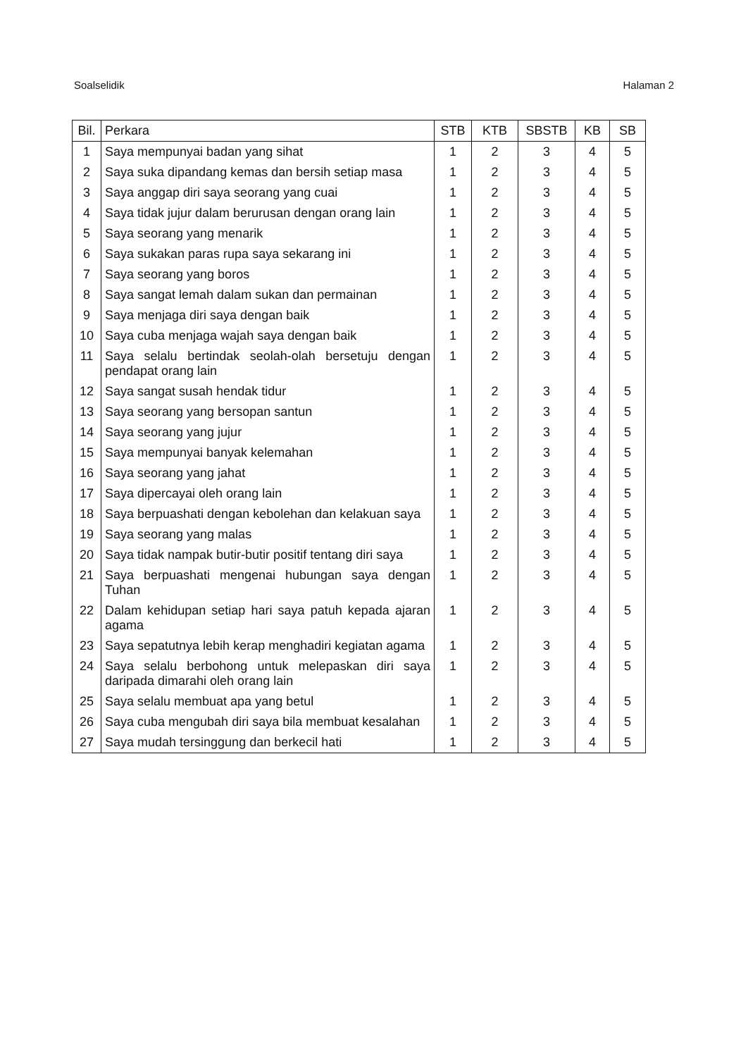Soalselidik Halaman 2
| Bil. | Perkara | STB | KTB | SBSTB | KB | SB |
| --- | --- | --- | --- | --- | --- | --- |
| 1 | Saya mempunyai badan yang sihat | 1 | 2 | 3 | 4 | 5 |
| 2 | Saya suka dipandang kemas dan bersih setiap masa | 1 | 2 | 3 | 4 | 5 |
| 3 | Saya anggap diri saya seorang yang cuai | 1 | 2 | 3 | 4 | 5 |
| 4 | Saya tidak jujur dalam berurusan dengan orang lain | 1 | 2 | 3 | 4 | 5 |
| 5 | Saya seorang yang menarik | 1 | 2 | 3 | 4 | 5 |
| 6 | Saya sukakan paras rupa saya sekarang ini | 1 | 2 | 3 | 4 | 5 |
| 7 | Saya seorang yang boros | 1 | 2 | 3 | 4 | 5 |
| 8 | Saya sangat lemah dalam sukan dan permainan | 1 | 2 | 3 | 4 | 5 |
| 9 | Saya menjaga diri saya dengan baik | 1 | 2 | 3 | 4 | 5 |
| 10 | Saya cuba menjaga wajah saya dengan baik | 1 | 2 | 3 | 4 | 5 |
| 11 | Saya selalu bertindak seolah-olah bersetuju dengan pendapat orang lain | 1 | 2 | 3 | 4 | 5 |
| 12 | Saya sangat susah hendak tidur | 1 | 2 | 3 | 4 | 5 |
| 13 | Saya seorang yang bersopan santun | 1 | 2 | 3 | 4 | 5 |
| 14 | Saya seorang yang jujur | 1 | 2 | 3 | 4 | 5 |
| 15 | Saya mempunyai banyak kelemahan | 1 | 2 | 3 | 4 | 5 |
| 16 | Saya seorang yang jahat | 1 | 2 | 3 | 4 | 5 |
| 17 | Saya dipercayai oleh orang lain | 1 | 2 | 3 | 4 | 5 |
| 18 | Saya berpuashati dengan kebolehan dan kelakuan saya | 1 | 2 | 3 | 4 | 5 |
| 19 | Saya seorang yang malas | 1 | 2 | 3 | 4 | 5 |
| 20 | Saya tidak nampak butir-butir positif tentang diri saya | 1 | 2 | 3 | 4 | 5 |
| 21 | Saya berpuashati mengenai hubungan saya dengan Tuhan | 1 | 2 | 3 | 4 | 5 |
| 22 | Dalam kehidupan setiap hari saya patuh kepada ajaran agama | 1 | 2 | 3 | 4 | 5 |
| 23 | Saya sepatutnya lebih kerap menghadiri kegiatan agama | 1 | 2 | 3 | 4 | 5 |
| 24 | Saya selalu berbohong untuk melepaskan diri saya daripada dimarahi oleh orang lain | 1 | 2 | 3 | 4 | 5 |
| 25 | Saya selalu membuat apa yang betul | 1 | 2 | 3 | 4 | 5 |
| 26 | Saya cuba mengubah diri saya bila membuat kesalahan | 1 | 2 | 3 | 4 | 5 |
| 27 | Saya mudah tersinggung dan berkecil hati | 1 | 2 | 3 | 4 | 5 |